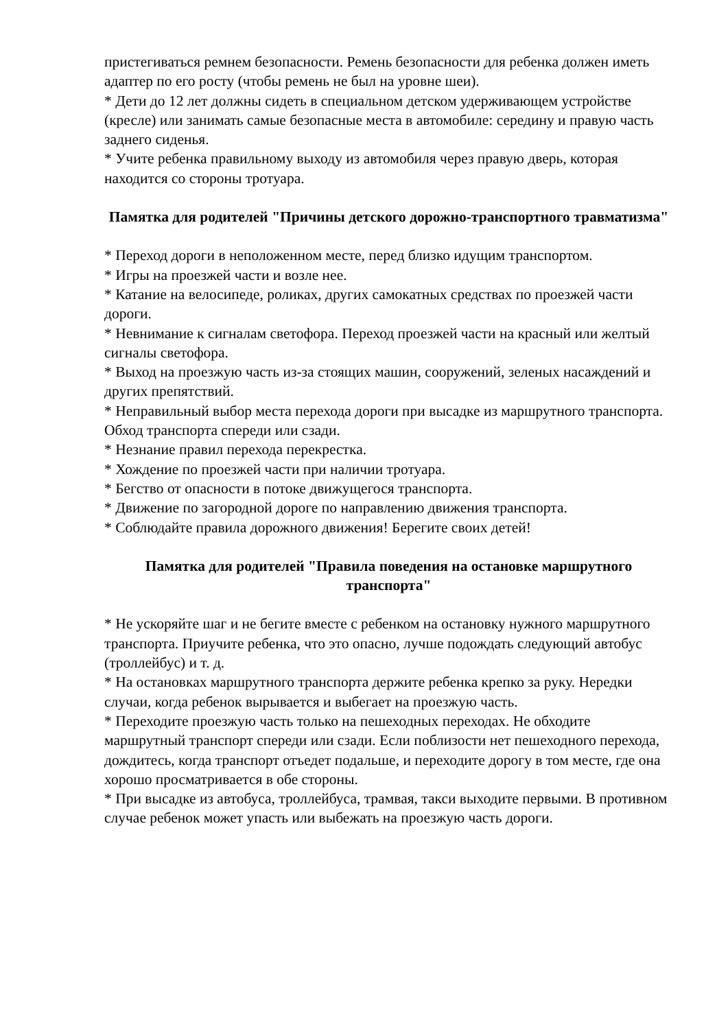пристегиваться ремнем безопасности. Ремень безопасности для ребенка должен иметь адаптер по его росту (чтобы ремень не был на уровне шеи).
* Дети до 12 лет должны сидеть в специальном детском удерживающем устройстве (кресле) или занимать самые безопасные места в автомобиле: середину и правую часть заднего сиденья.
* Учите ребенка правильному выходу из автомобиля через правую дверь, которая находится со стороны тротуара.
Памятка для родителей "Причины детского дорожно-транспортного травматизма"
* Переход дороги в неположенном месте, перед близко идущим транспортом.
* Игры на проезжей части и возле нее.
* Катание на велосипеде, роликах, других самокатных средствах по проезжей части дороги.
* Невнимание к сигналам светофора. Переход проезжей части на красный или желтый сигналы светофора.
* Выход на проезжую часть из-за стоящих машин, сооружений, зеленых насаждений и других препятствий.
* Неправильный выбор места перехода дороги при высадке из маршрутного транспорта. Обход транспорта спереди или сзади.
* Незнание правил перехода перекрестка.
* Хождение по проезжей части при наличии тротуара.
* Бегство от опасности в потоке движущегося транспорта.
* Движение по загородной дороге по направлению движения транспорта.
* Соблюдайте правила дорожного движения! Берегите своих детей!
Памятка для родителей "Правила поведения на остановке маршрутного транспорта"
* Не ускоряйте шаг и не бегите вместе с ребенком на остановку нужного маршрутного транспорта. Приучите ребенка, что это опасно, лучше подождать следующий автобус (троллейбус) и т. д.
* На остановках маршрутного транспорта держите ребенка крепко за руку. Нередки случаи, когда ребенок вырывается и выбегает на проезжую часть.
* Переходите проезжую часть только на пешеходных переходах. Не обходите маршрутный транспорт спереди или сзади. Если поблизости нет пешеходного перехода, дождитесь, когда транспорт отъедет подальше, и переходите дорогу в том месте, где она хорошо просматривается в обе стороны.
* При высадке из автобуса, троллейбуса, трамвая, такси выходите первыми. В противном случае ребенок может упасть или выбежать на проезжую часть дороги.